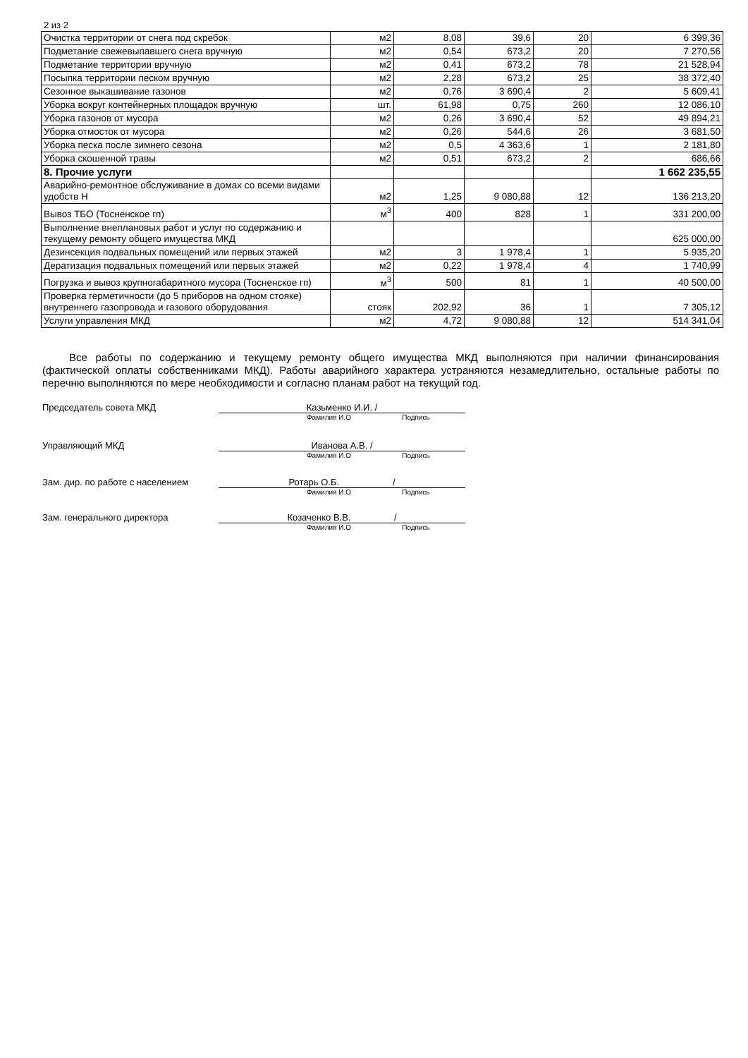2 из 2
| Очистка территории от снега под скребок | м2 | 8,08 | 39,6 | 20 | 6 399,36 |
| Подметание свежевыпавшего снега вручную | м2 | 0,54 | 673,2 | 20 | 7 270,56 |
| Подметание территории вручную | м2 | 0,41 | 673,2 | 78 | 21 528,94 |
| Посыпка территории песком вручную | м2 | 2,28 | 673,2 | 25 | 38 372,40 |
| Сезонное выкашивание газонов | м2 | 0,76 | 3 690,4 | 2 | 5 609,41 |
| Уборка вокруг контейнерных площадок вручную | шт. | 61,98 | 0,75 | 260 | 12 086,10 |
| Уборка газонов от мусора | м2 | 0,26 | 3 690,4 | 52 | 49 894,21 |
| Уборка отмосток от мусора | м2 | 0,26 | 544,6 | 26 | 3 681,50 |
| Уборка песка после зимнего сезона | м2 | 0,5 | 4 363,6 | 1 | 2 181,80 |
| Уборка скошенной травы | м2 | 0,51 | 673,2 | 2 | 686,66 |
| 8. Прочие услуги | | | | | 1 662 235,55 |
| Аварийно-ремонтное обслуживание в домах со всеми видами удобств Н | м2 | 1,25 | 9 080,88 | 12 | 136 213,20 |
| Вывоз ТБО (Тосненское гп) | м<sup>3</sup> | 400 | 828 | 1 | 331 200,00 |
| Выполнение внеплановых работ и услуг по содержанию и текущему ремонту общего имущества МКД | | | | | 625 000,00 |
| Дезинсекция подвальных помещений или первых этажей | м2 | 3 | 1 978,4 | 1 | 5 935,20 |
| Дератизация подвальных помещений или первых этажей | м2 | 0,22 | 1 978,4 | 4 | 1 740,99 |
| Погрузка и вывоз крупногабаритного мусора (Тосненское гп) | м<sup>3</sup> | 500 | 81 | 1 | 40 500,00 |
| Проверка герметичности (до 5 приборов на одном стояке) внутреннего газопровода и газового оборудования | стояк | 202,92 | 36 | 1 | 7 305,12 |
| Услуги управления МКД | м2 | 4,72 | 9 080,88 | 12 | 514 341,04 |
Все работы по содержанию и текущему ремонту общего имущества МКД выполняются при наличии финансирования (фактической оплаты собственниками МКД). Работы аварийного характера устраняются незамедлительно, остальные работы по перечню выполняются по мере необходимости и согласно планам работ на текущий год.
Председатель совета МКД Казьменко И.И. /
Фамилия И.О Подпись
Управляющий МКД Иванова А.В. /
Фамилия И.О Подпись
Зам. дир. по работе с населением Ротарь О.Б. /
Фамилия И.О Подпись
Зам. генерального директора Козаченко В.В. /
Фамилия И.О Подпись